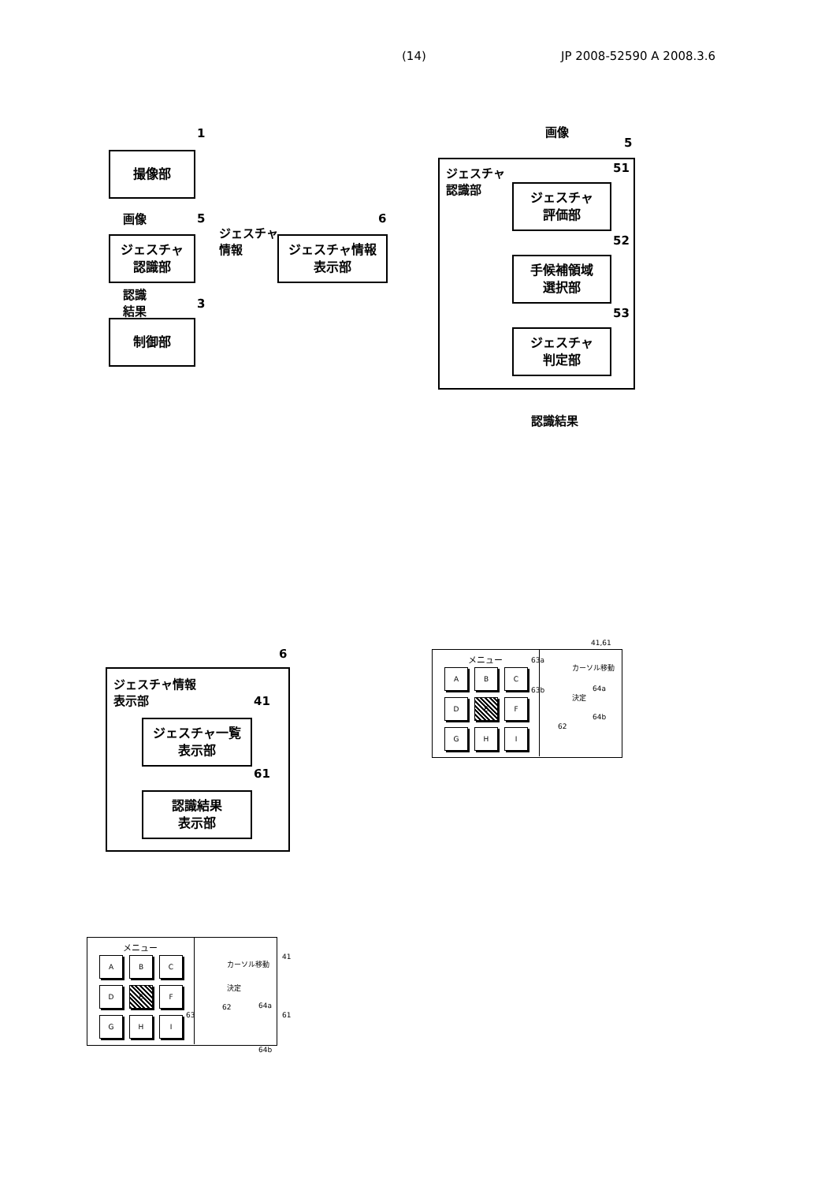(14) JP 2008-52590 A 2008.3.6
1
撮像部
画像 5
ジェスチャ
認識部
ジェスチャ
情報
6
ジェスチャ情報
表示部
認識
結果
3
制御部
画像
5
ジェスチャ
認識部
51
ジェスチャ
評価部
52
手候補領域
選択部
53
ジェスチャ
判定部
認識結果
6
ジェスチャ情報
表示部
41
ジェスチャ一覧
表示部
61
認識結果
表示部
41,61
メニュー
A B C
D E F
G H I
63a
カーソル移動
64a
63b
決定
64b
62
メニュー
A B C
D E F
G H I
カーソル移動
41
決定
62 64a
63 61
64b